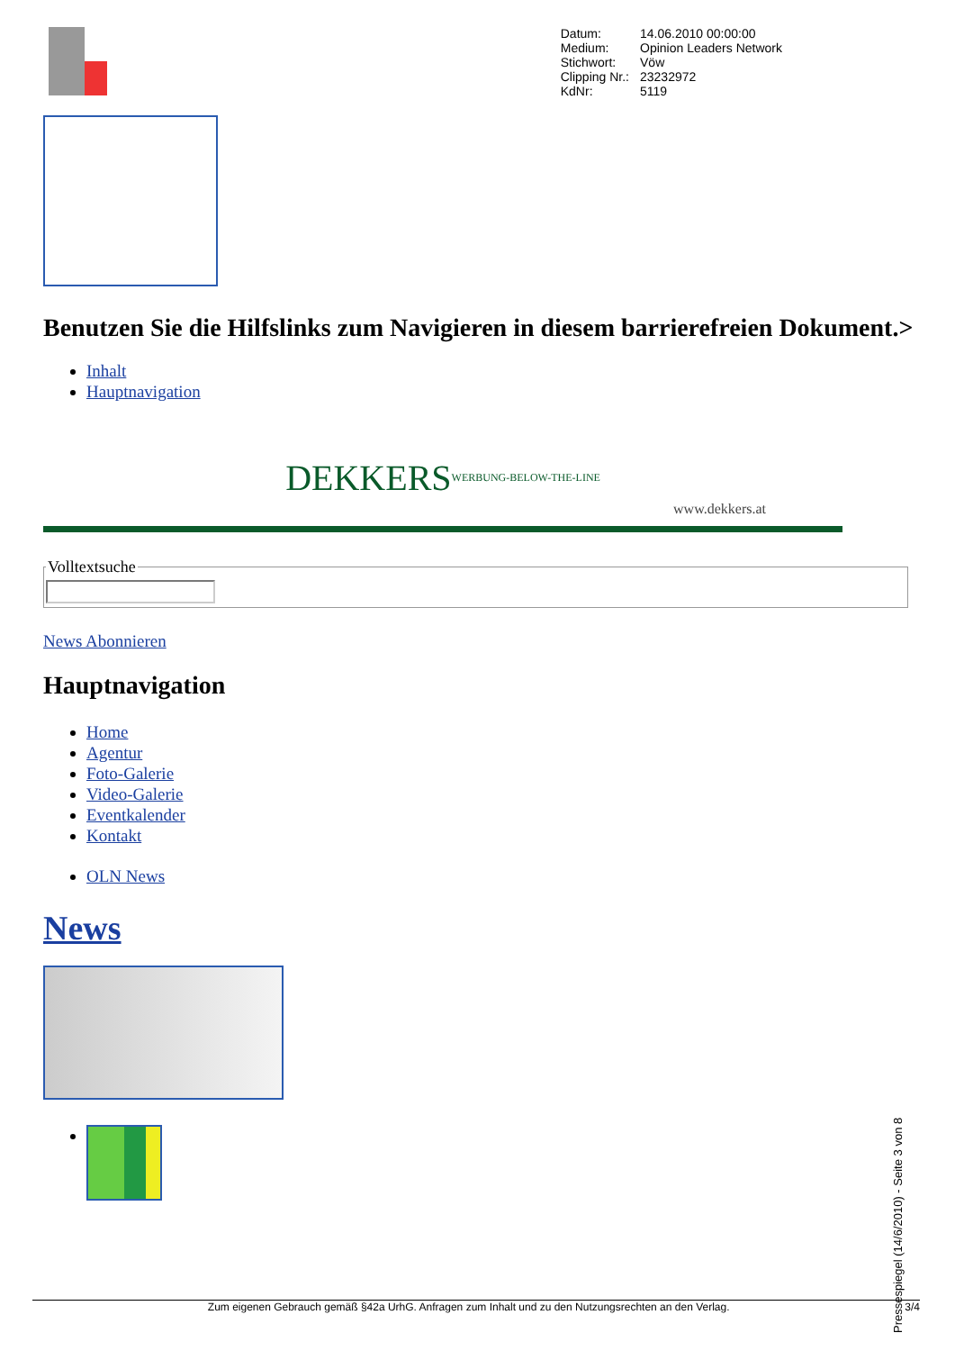| Datum: | 14.06.2010 00:00:00 |
| Medium: | Opinion Leaders Network |
| Stichwort: | Vöw |
| Clipping Nr.: | 23232972 |
| KdNr: | 5119 |
Benutzen Sie die Hilfslinks zum Navigieren in diesem barrierefreien Dokument.>
Inhalt
Hauptnavigation
DEKKERS WERBUNG-BELOW-THE-LINE
www.dekkers.at
Volltextsuche
News Abonnieren
Hauptnavigation
Home
Agentur
Foto-Galerie
Video-Galerie
Eventkalender
Kontakt
OLN News
News
Pressespiegel (14/6/2010) - Seite 3 von 8
Zum eigenen Gebrauch gemäß §42a UrhG. Anfragen zum Inhalt und zu den Nutzungsrechten an den Verlag. 3/4